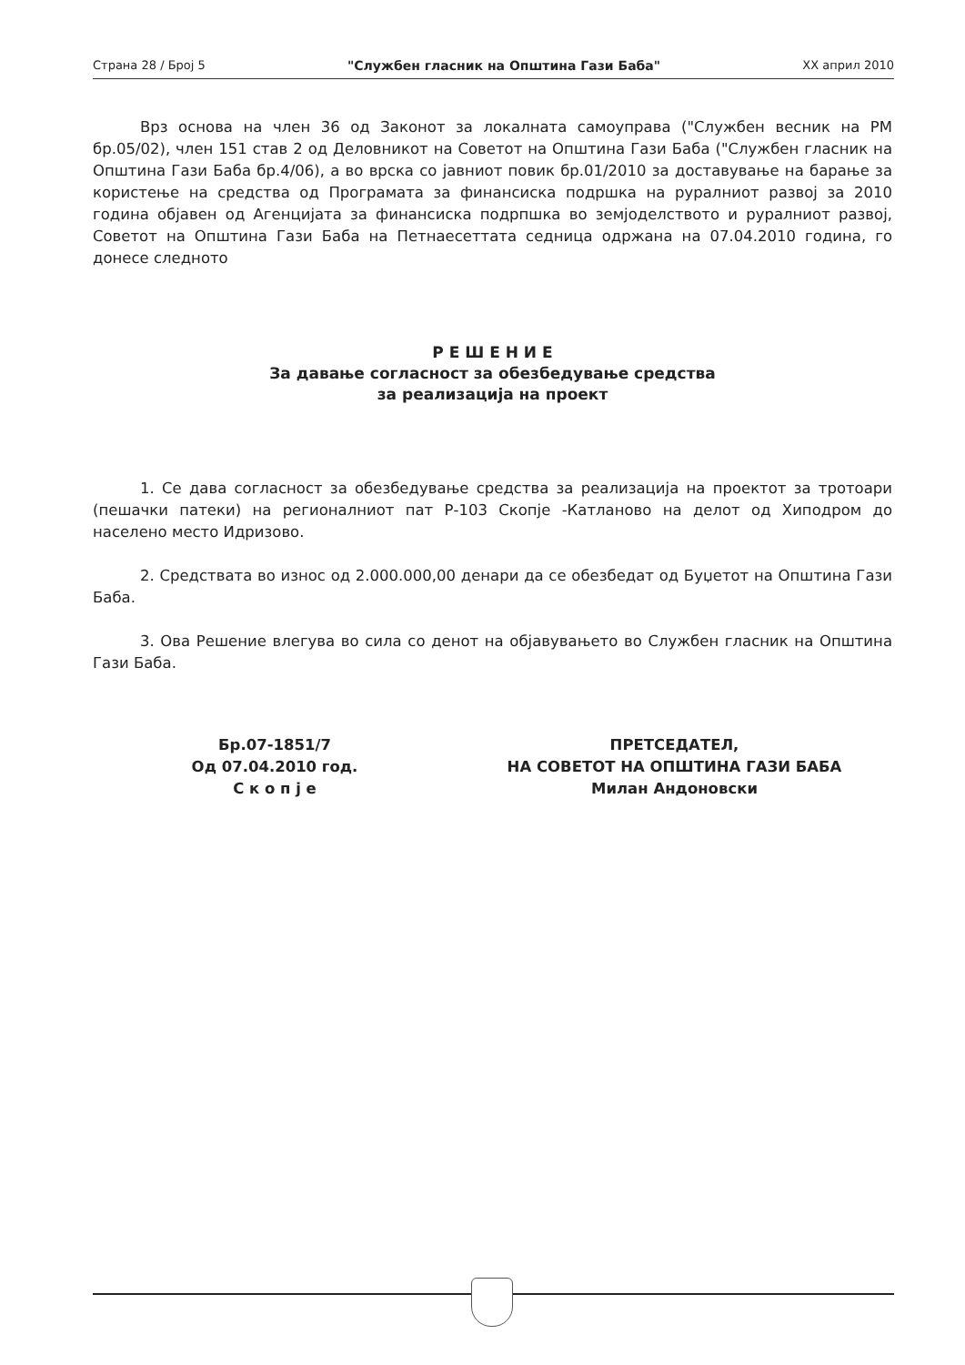Страна 28 / Број 5 "Службен гласник на Општина Гази Баба" XX април 2010
Врз основа на член 36 од Законот за локалната самоуправа ("Службен весник на РМ бр.05/02), член 151 став 2 од Деловникот на Советот на Општина Гази Баба ("Службен гласник на Општина Гази Баба бр.4/06), а во врска со јавниот повик бр.01/2010 за доставување на барање за користење на средства од Програмата за финансиска подршка на руралниот развој за 2010 година објавен од Агенцијата за финансиска подрпшка во земјоделството и руралниот развој, Советот на Општина Гази Баба на Петнаесеттата седница одржана на 07.04.2010 година, го донесе следното
Р Е Ш Е Н И Е
За давање согласност за обезбедување средства
за реализација на проект
1. Се дава согласност за обезбедување средства за реализација на проектот за тротоари (пешачки патеки) на регионалниот пат Р-103 Скопје -Катланово на делот од Хиподром до населено место Идризово.
2. Средствата во износ од 2.000.000,00 денари да се обезбедат од Буџетот на Општина Гази Баба.
3. Ова Решение влегува во сила со денот на објавувањето во Службен гласник на Општина Гази Баба.
Бр.07-1851/7
Од 07.04.2010 год.
С к о п ј е
ПРЕТСЕДАТЕЛ,
НА СОВЕТОТ НА ОПШТИНА ГАЗИ БАБА
Милан Андоновски